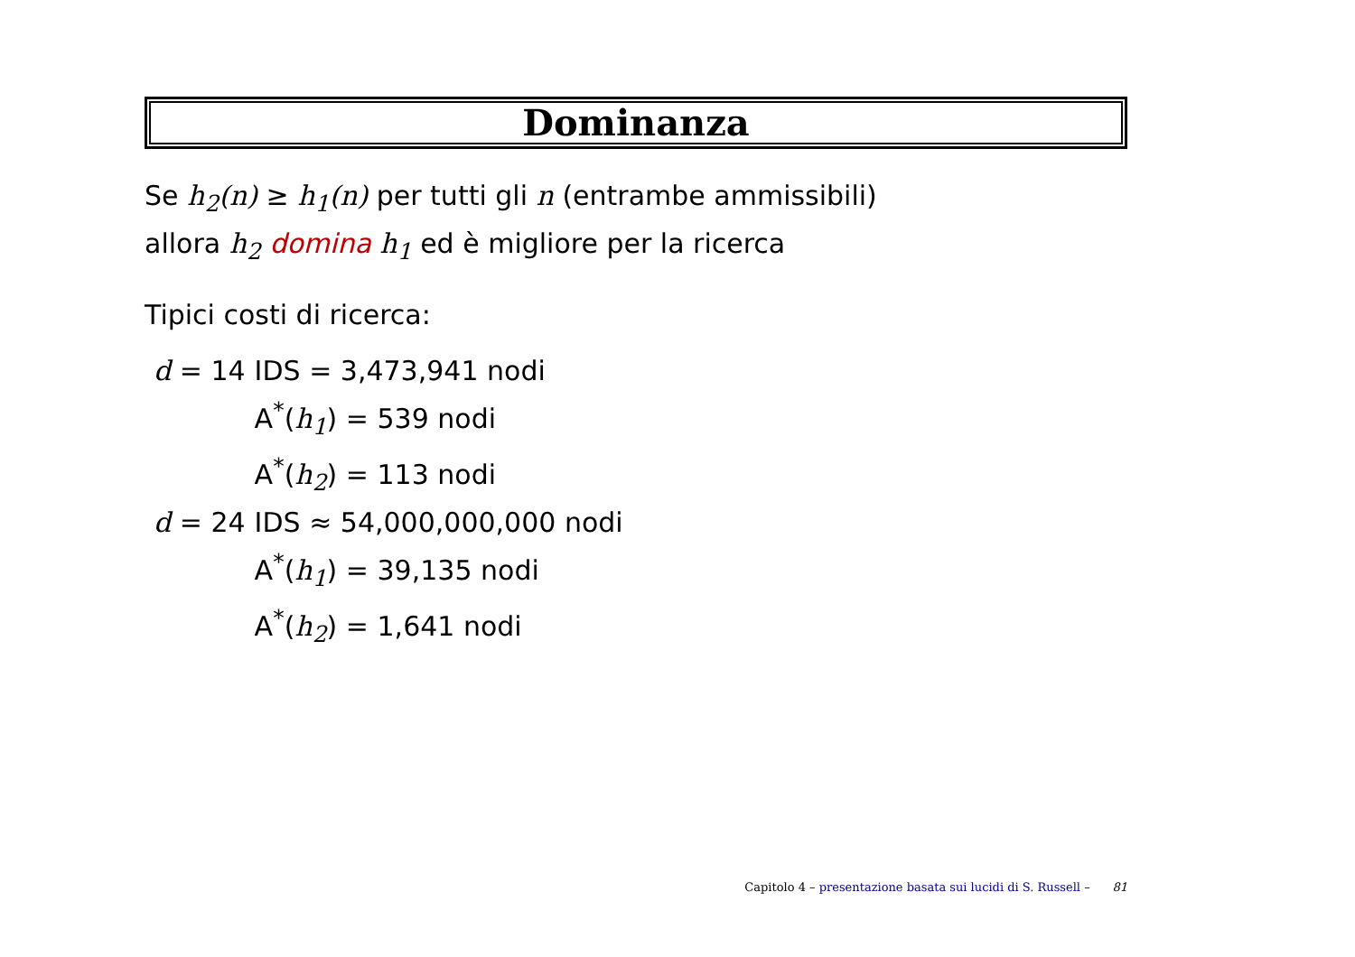Dominanza
Se h<sub>2</sub>(n) ≥ h<sub>1</sub>(n) per tutti gli n (entrambe ammissibili)
allora h<sub>2</sub> domina h<sub>1</sub> ed è migliore per la ricerca
Tipici costi di ricerca:
| d = 14 | IDS = 3,473,941 nodi |
| | A<sup>*</sup>( h<sub>1</sub> ) = 539 nodi |
| | A<sup>*</sup>( h<sub>2</sub> ) = 113 nodi |
| d = 24 | IDS ≈ 54,000,000,000 nodi |
| | A<sup>*</sup>( h<sub>1</sub> ) = 39,135 nodi |
| | A<sup>*</sup>( h<sub>2</sub> ) = 1,641 nodi |
Capitolo 4 – presentazione basata sui lucidi di S. Russell – 81